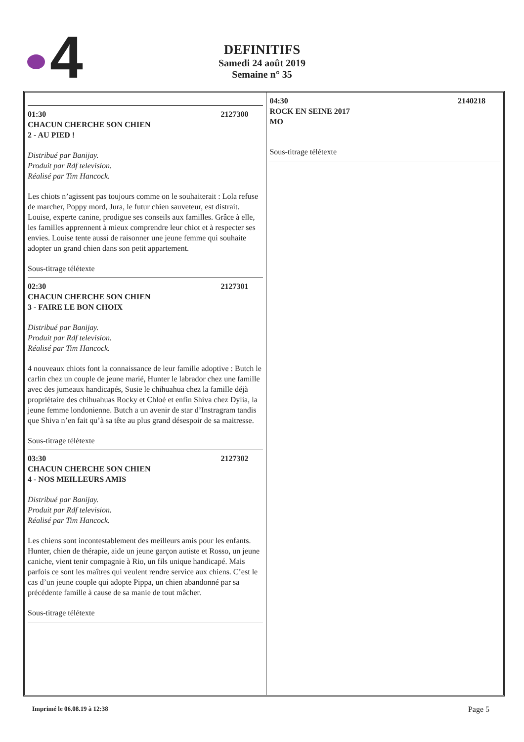4
DEFINITIFS
Samedi 24 août 2019
Semaine n° 35
01:30 2127300
CHACUN CHERCHE SON CHIEN
2 - AU PIED !
Distribué par Banijay.
Produit par Rdf television.
Réalisé par Tim Hancock.
Les chiots n’agissent pas toujours comme on le souhaiterait : Lola refuse de marcher, Poppy mord, Jura, le futur chien sauveteur, est distrait. Louise, experte canine, prodigue ses conseils aux familles. Grâce à elle, les familles apprennent à mieux comprendre leur chiot et à respecter ses envies. Louise tente aussi de raisonner une jeune femme qui souhaite adopter un grand chien dans son petit appartement.
Sous-titrage télétexte
02:30 2127301
CHACUN CHERCHE SON CHIEN
3 - FAIRE LE BON CHOIX
Distribué par Banijay.
Produit par Rdf television.
Réalisé par Tim Hancock.
4 nouveaux chiots font la connaissance de leur famille adoptive : Butch le carlin chez un couple de jeune marié, Hunter le labrador chez une famille avec des jumeaux handicapés, Susie le chihuahua chez la famille déjà propriétaire des chihuahuas Rocky et Chloé et enfin Shiva chez Dylia, la jeune femme londonienne. Butch a un avenir de star d’Instragram tandis que Shiva n’en fait qu’à sa tête au plus grand désespoir de sa maitresse.
Sous-titrage télétexte
03:30 2127302
CHACUN CHERCHE SON CHIEN
4 - NOS MEILLEURS AMIS
Distribué par Banijay.
Produit par Rdf television.
Réalisé par Tim Hancock.
Les chiens sont incontestablement des meilleurs amis pour les enfants. Hunter, chien de thérapie, aide un jeune garçon autiste et Rosso, un jeune caniche, vient tenir compagnie à Rio, un fils unique handicapé. Mais parfois ce sont les maîtres qui veulent rendre service aux chiens. C’est le cas d’un jeune couple qui adopte Pippa, un chien abandonné par sa précédente famille à cause de sa manie de tout mâcher.
Sous-titrage télétexte
04:30 2140218
ROCK EN SEINE 2017
MO
Sous-titrage télétexte
Imprimé le 06.08.19 à 12:38 Page 5